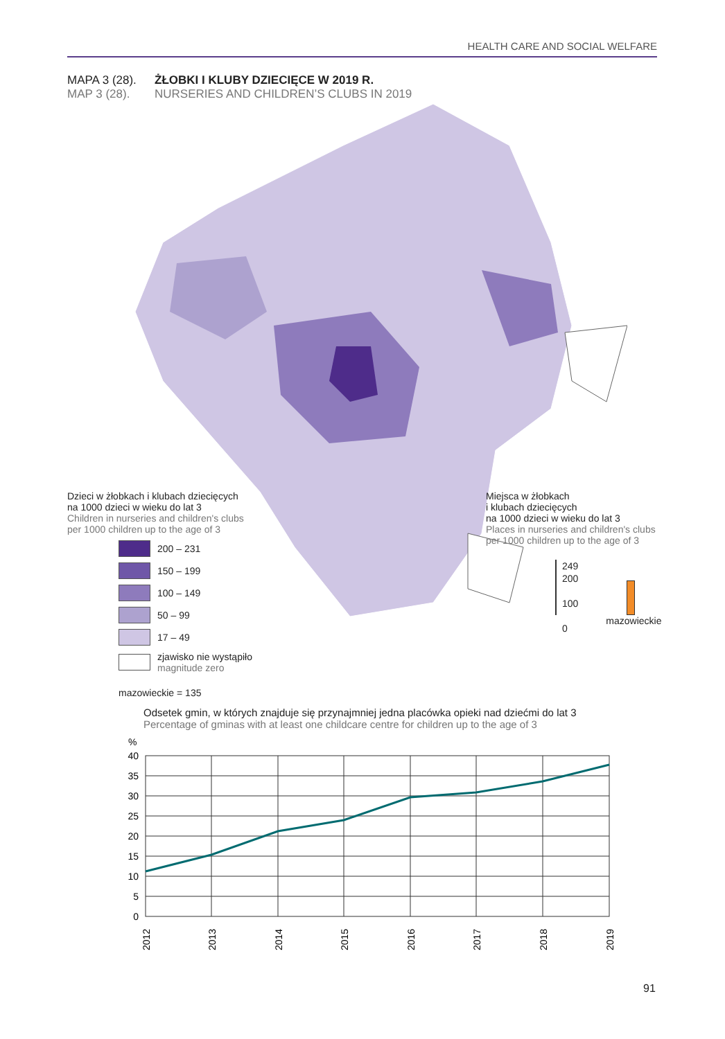HEALTH CARE AND SOCIAL WELFARE
MAPA 3 (28). ŻŁOBKI I KLUBY DZIECIĘCE W 2019 R.
MAP 3 (28). NURSERIES AND CHILDREN’S CLUBS IN 2019
Dzieci w żłobkach i klubach dziecięcych
na 1000 dzieci w wieku do lat 3
Children in nurseries and children's clubs
per 1000 children up to the age of 3
200 – 231
150 – 199
100 – 149
50 – 99
17 – 49
zjawisko nie wystąpiło
magnitude zero
mazowieckie = 135
Miejsca w żłobkach
i klubach dziecięcych
na 1000 dzieci w wieku do lat 3
Places in nurseries and children's clubs per 1000 children up to the age of 3
249
200
100
0
mazowieckie
Odsetek gmin, w których znajduje się przynajmniej jedna placówka opieki nad dziećmi do lat 3
Percentage of gminas with at least one childcare centre for children up to the age of 3
%
40
35
30
25
20
15
10
5
0
2012
2013
2014
2015
2016
2017
2018
2019
91